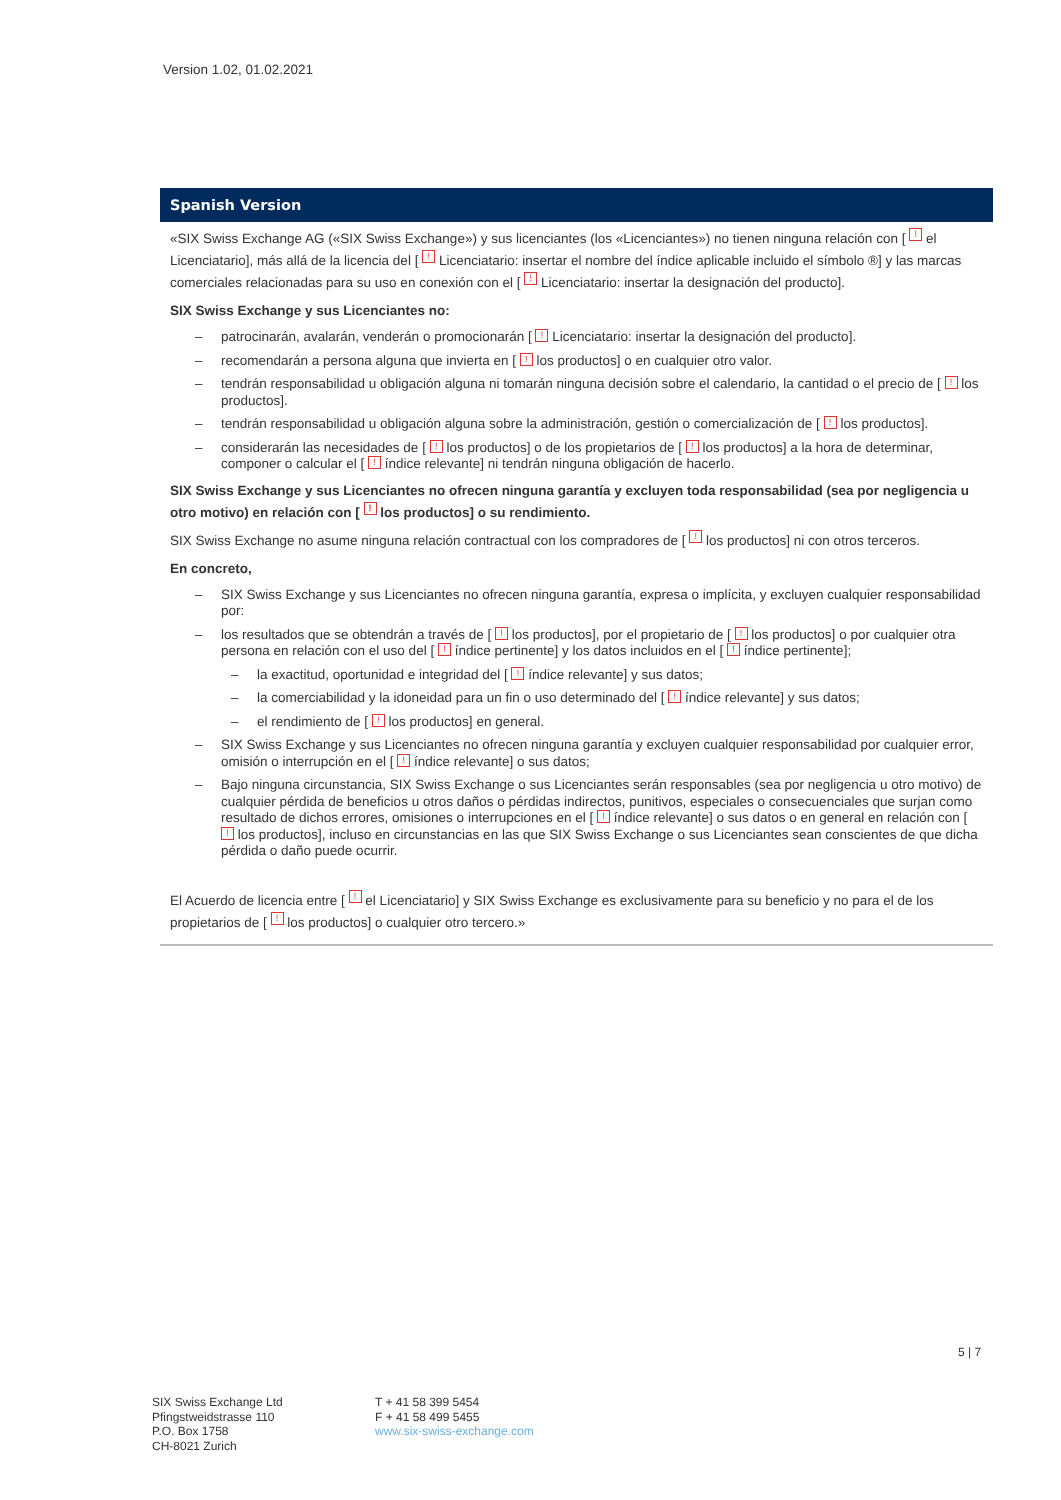Version 1.02, 01.02.2021
Spanish Version
«SIX Swiss Exchange AG («SIX Swiss Exchange») y sus licenciantes (los «Licenciantes») no tienen ninguna relación con [ ! el Licenciatario], más allá de la licencia del [ ! Licenciatario: insertar el nombre del índice aplicable incluido el símbolo ®] y las marcas comerciales relacionadas para su uso en conexión con el [ ! Licenciatario: insertar la designación del producto].
SIX Swiss Exchange y sus Licenciantes no:
– patrocinarán, avalarán, venderán o promocionarán [ ! Licenciatario: insertar la designación del producto].
– recomendarán a persona alguna que invierta en [ ! los productos] o en cualquier otro valor.
– tendrán responsabilidad u obligación alguna ni tomarán ninguna decisión sobre el calendario, la cantidad o el precio de [ ! los productos].
– tendrán responsabilidad u obligación alguna sobre la administración, gestión o comercialización de [ ! los productos].
– considerarán las necesidades de [ ! los productos] o de los propietarios de [ ! los productos] a la hora de determinar, componer o calcular el [ ! índice relevante] ni tendrán ninguna obligación de hacerlo.
SIX Swiss Exchange y sus Licenciantes no ofrecen ninguna garantía y excluyen toda responsabilidad (sea por negligencia u otro motivo) en relación con [ ! los productos] o su rendimiento.
SIX Swiss Exchange no asume ninguna relación contractual con los compradores de [ ! los productos] ni con otros terceros.
En concreto,
– SIX Swiss Exchange y sus Licenciantes no ofrecen ninguna garantía, expresa o implícita, y excluyen cualquier responsabilidad por:
– los resultados que se obtendrán a través de [ ! los productos], por el propietario de [ ! los productos] o por cualquier otra persona en relación con el uso del [ ! índice pertinente] y los datos incluidos en el [ ! índice pertinente];
– la exactitud, oportunidad e integridad del [ ! índice relevante] y sus datos;
– la comerciabilidad y la idoneidad para un fin o uso determinado del [ ! índice relevante] y sus datos;
– el rendimiento de [ ! los productos] en general.
– SIX Swiss Exchange y sus Licenciantes no ofrecen ninguna garantía y excluyen cualquier responsabilidad por cualquier error, omisión o interrupción en el [ ! índice relevante] o sus datos;
– Bajo ninguna circunstancia, SIX Swiss Exchange o sus Licenciantes serán responsables (sea por negligencia u otro motivo) de cualquier pérdida de beneficios u otros daños o pérdidas indirectos, punitivos, especiales o consecuenciales que surjan como resultado de dichos errores, omisiones o interrupciones en el [ ! índice relevante] o sus datos o en general en relación con [ ! los productos], incluso en circunstancias en las que SIX Swiss Exchange o sus Licenciantes sean conscientes de que dicha pérdida o daño puede ocurrir.
El Acuerdo de licencia entre [ ! el Licenciatario] y SIX Swiss Exchange es exclusivamente para su beneficio y no para el de los propietarios de [ ! los productos] o cualquier otro tercero.»
5 | 7
SIX Swiss Exchange Ltd
Pfingstweidstrasse 110
P.O. Box 1758
CH-8021 Zurich
T + 41 58 399 5454
F + 41 58 499 5455
www.six-swiss-exchange.com